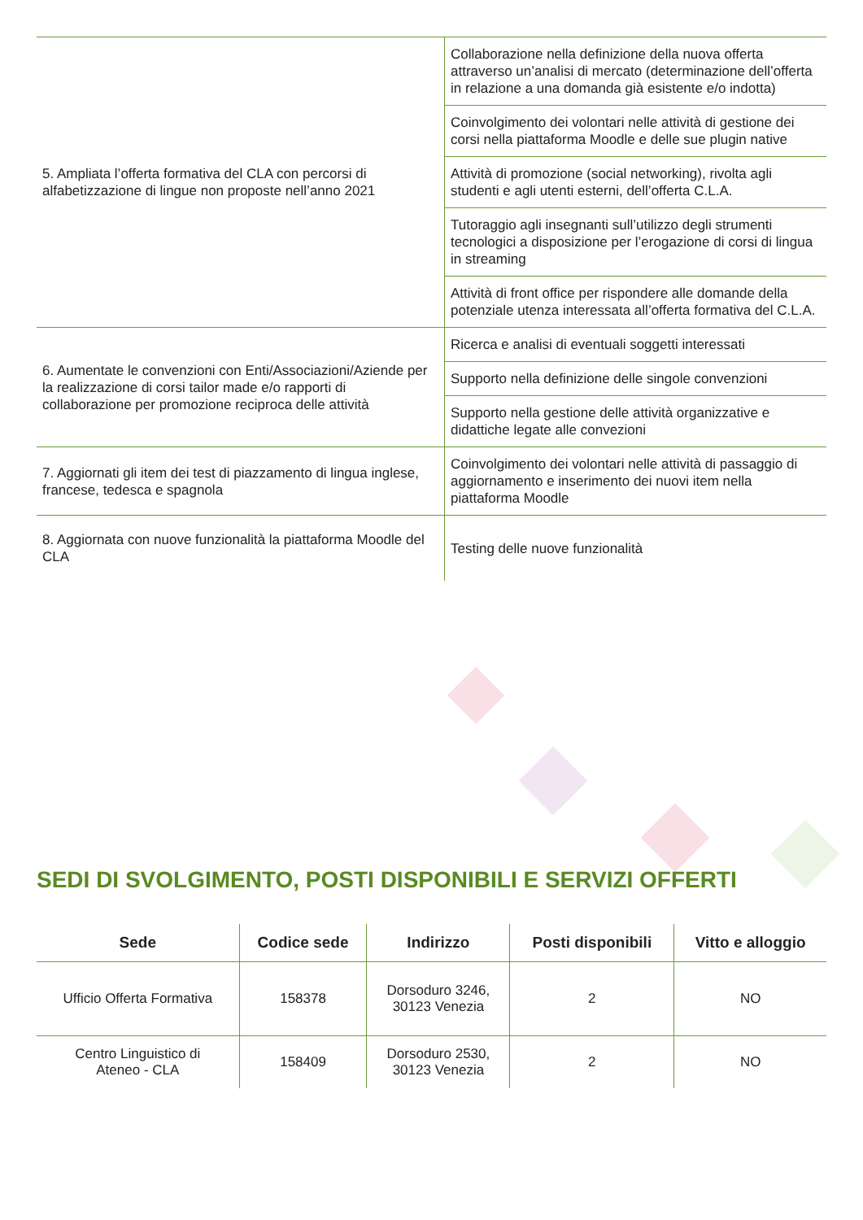| 5. Ampliata l’offerta formativa del CLA con percorsi di alfabetizzazione di lingue non proposte nell’anno 2021 | Collaborazione nella definizione della nuova offerta attraverso un’analisi di mercato (determinazione dell’offerta in relazione a una domanda già esistente e/o indotta) |
| | Coinvolgimento dei volontari nelle attività di gestione dei corsi nella piattaforma Moodle e delle sue plugin native |
| | Attività di promozione (social networking), rivolta agli studenti e agli utenti esterni, dell’offerta C.L.A. |
| | Tutoraggio agli insegnanti sull’utilizzo degli strumenti tecnologici a disposizione per l’erogazione di corsi di lingua in streaming |
| | Attività di front office per rispondere alle domande della potenziale utenza interessata all’offerta formativa del C.L.A. |
| 6. Aumentate le convenzioni con Enti/Associazioni/Aziende per la realizzazione di corsi tailor made e/o rapporti di collaborazione per promozione reciproca delle attività | Ricerca e analisi di eventuali soggetti interessati |
| | Supporto nella definizione delle singole convenzioni |
| | Supporto nella gestione delle attività organizzative e didattiche legate alle convezioni |
| 7. Aggiornati gli item dei test di piazzamento di lingua inglese, francese, tedesca e spagnola | Coinvolgimento dei volontari nelle attività di passaggio di aggiornamento e inserimento dei nuovi item nella piattaforma Moodle |
| 8. Aggiornata con nuove funzionalità la piattaforma Moodle del CLA | Testing delle nuove funzionalità |
SEDI DI SVOLGIMENTO, POSTI DISPONIBILI E SERVIZI OFFERTI
| Sede | Codice sede | Indirizzo | Posti disponibili | Vitto e alloggio |
| --- | --- | --- | --- | --- |
| Ufficio Offerta Formativa | 158378 | Dorsoduro 3246, 30123 Venezia | 2 | NO |
| Centro Linguistico di Ateneo - CLA | 158409 | Dorsoduro 2530, 30123 Venezia | 2 | NO |